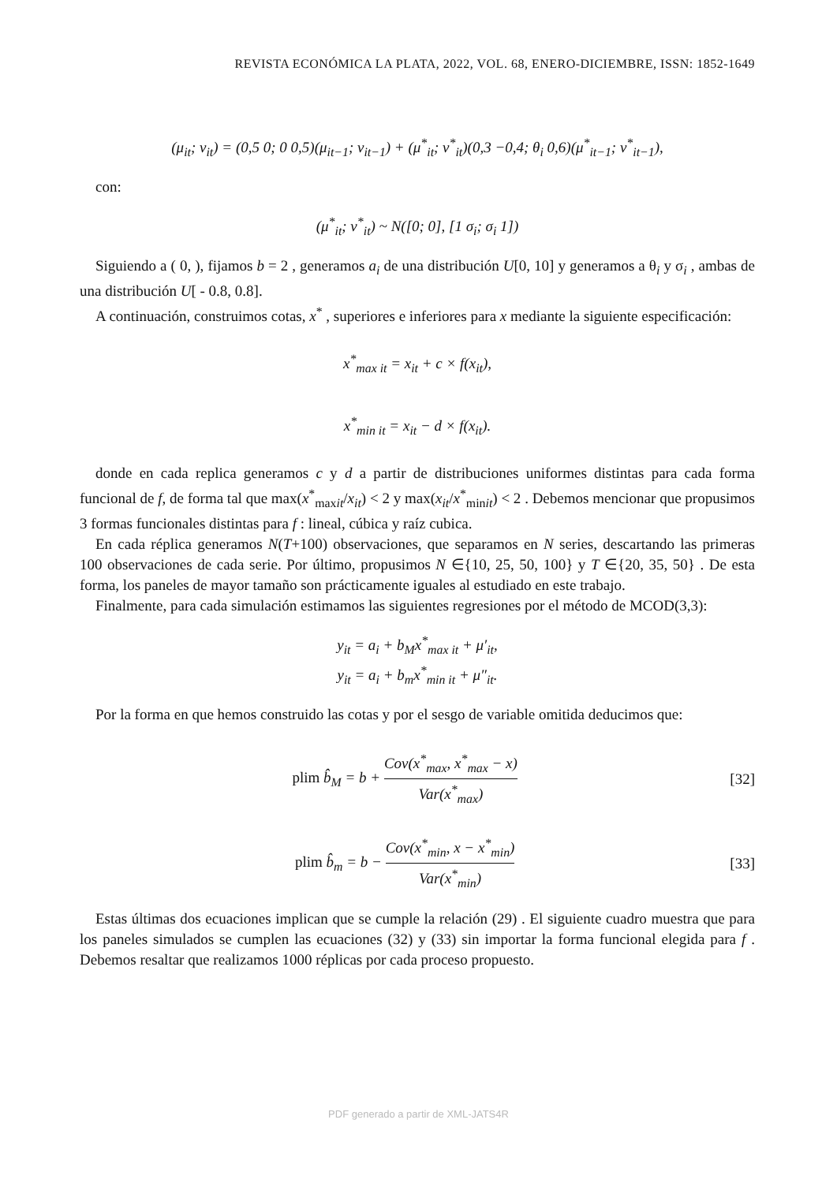REVISTA ECONÓMICA LA PLATA, 2022, VOL. 68, ENERO-DICIEMBRE, ISSN: 1852-1649
(μ<sub>it</sub>; ν<sub>it</sub>) = (0,5 0; 0 0,5)(μ<sub>it−1</sub>; ν<sub>it−1</sub>) + (μ<sup>*</sup><sub>it</sub>; ν<sup>*</sup><sub>it</sub>)(0,3 −0,4; θ<sub>i</sub> 0,6)(μ<sup>*</sup><sub>it−1</sub>; ν<sup>*</sup><sub>it−1</sub>),
con:
(μ<sup>*</sup><sub>it</sub>; ν<sup>*</sup><sub>it</sub>) ~ N([0; 0], [1 σ<sub>i</sub>; σ<sub>i</sub> 1])
Siguiendo a ( 0, ), fijamos b = 2 , generamos a<sub>i</sub> de una distribución U[0, 10] y generamos a θ<sub>i</sub> y σ<sub>i</sub> , ambas de una distribución U[ - 0.8, 0.8].
A continuación, construimos cotas, x<sup>*</sup> , superiores e inferiores para x mediante la siguiente especificación:
x<sup>*</sup><sub>max it</sub> = x<sub>it</sub> + c × f(x<sub>it</sub>),
x<sup>*</sup><sub>min it</sub> = x<sub>it</sub> − d × f(x<sub>it</sub>).
donde en cada replica generamos c y d a partir de distribuciones uniformes distintas para cada forma funcional de f, de forma tal que max(x<sup>*</sup><sub>maxit</sub>/x<sub>it</sub>) < 2 y max(x<sub>it</sub>/x<sup>*</sup><sub>minit</sub>) < 2 . Debemos mencionar que propusimos 3 formas funcionales distintas para f : lineal, cúbica y raíz cubica.
En cada réplica generamos N(T+100) observaciones, que separamos en N series, descartando las primeras 100 observaciones de cada serie. Por último, propusimos N ∈{10, 25, 50, 100} y T ∈{20, 35, 50} . De esta forma, los paneles de mayor tamaño son prácticamente iguales al estudiado en este trabajo.
Finalmente, para cada simulación estimamos las siguientes regresiones por el método de MCOD(3,3):
y<sub>it</sub> = a<sub>i</sub> + b<sub>M</sub>x<sup>*</sup><sub>max it</sub> + μ′<sub>it</sub>,
y<sub>it</sub> = a<sub>i</sub> + b<sub>m</sub>x<sup>*</sup><sub>min it</sub> + μ″<sub>it</sub>.
Por la forma en que hemos construido las cotas y por el sesgo de variable omitida deducimos que:
plim b̂<sub>M</sub> = b + Cov(x<sup>*</sup><sub>max</sub>, x<sup>*</sup><sub>max</sub> − x) Var(x<sup>*</sup><sub>max</sub>)
[32]
plim b̂<sub>m</sub> = b − Cov(x<sup>*</sup><sub>min</sub>, x − x<sup>*</sup><sub>min</sub>) Var(x<sup>*</sup><sub>min</sub>)
[33]
Estas últimas dos ecuaciones implican que se cumple la relación (29) . El siguiente cuadro muestra que para los paneles simulados se cumplen las ecuaciones (32) y (33) sin importar la forma funcional elegida para f . Debemos resaltar que realizamos 1000 réplicas por cada proceso propuesto.
PDF generado a partir de XML-JATS4R